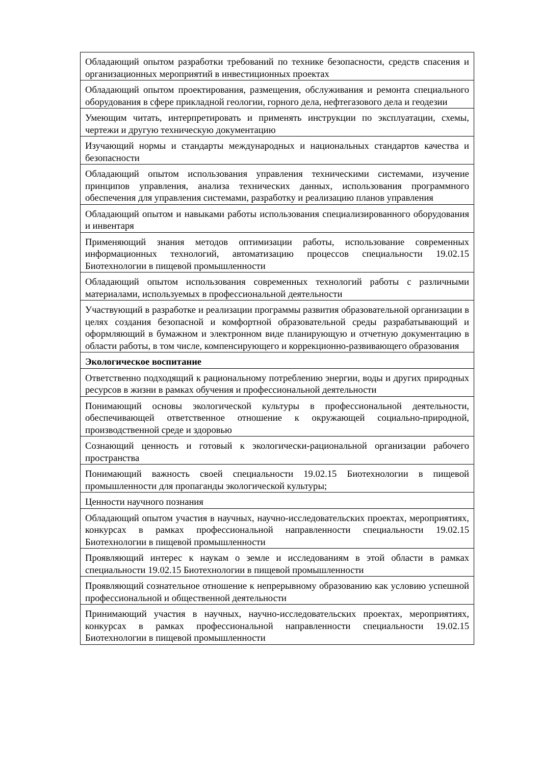| Обладающий опытом разработки требований по технике безопасности, средств спасения и организационных мероприятий в инвестиционных проектах |
| Обладающий опытом проектирования, размещения, обслуживания и ремонта специального оборудования в сфере прикладной геологии, горного дела, нефтегазового дела и геодезии |
| Умеющим читать, интерпретировать и применять инструкции по эксплуатации, схемы, чертежи и другую техническую документацию |
| Изучающий нормы и стандарты международных и национальных стандартов качества и безопасности |
| Обладающий опытом использования управления техническими системами, изучение принципов управления, анализа технических данных, использования программного обеспечения для управления системами, разработку и реализацию планов управления |
| Обладающий опытом и навыками работы использования специализированного оборудования и инвентаря |
| Применяющий знания методов оптимизации работы, использование современных информационных технологий, автоматизацию процессов специальности 19.02.15 Биотехнологии в пищевой промышленности |
| Обладающий опытом использования современных технологий работы с различными материалами, используемых в профессиональной деятельности |
| Участвующий в разработке и реализации программы развития образовательной организации в целях создания безопасной и комфортной образовательной среды разрабатывающий и оформляющий в бумажном и электронном виде планирующую и отчетную документацию в области работы, в том числе, компенсирующего и коррекционно-развивающего образования |
| Экологическое воспитание |
| Ответственно подходящий к рациональному потреблению энергии, воды и других природных ресурсов в жизни в рамках обучения и профессиональной деятельности |
| Понимающий основы экологической культуры в профессиональной деятельности, обеспечивающей ответственное отношение к окружающей социально-природной, производственной среде и здоровью |
| Сознающий ценность и готовый к экологически-рациональной организации рабочего пространства |
| Понимающий важность своей специальности 19.02.15 Биотехнологии в пищевой промышленности для пропаганды экологической культуры; |
| Ценности научного познания |
| Обладающий опытом участия в научных, научно-исследовательских проектах, мероприятиях, конкурсах в рамках профессиональной направленности специальности 19.02.15 Биотехнологии в пищевой промышленности |
| Проявляющий интерес к наукам о земле и исследованиям в этой области в рамках специальности 19.02.15 Биотехнологии в пищевой промышленности |
| Проявляющий сознательное отношение к непрерывному образованию как условию успешной профессиональной и общественной деятельности |
| Принимающий участия в научных, научно-исследовательских проектах, мероприятиях, конкурсах в рамках профессиональной направленности специальности 19.02.15 Биотехнологии в пищевой промышленности |